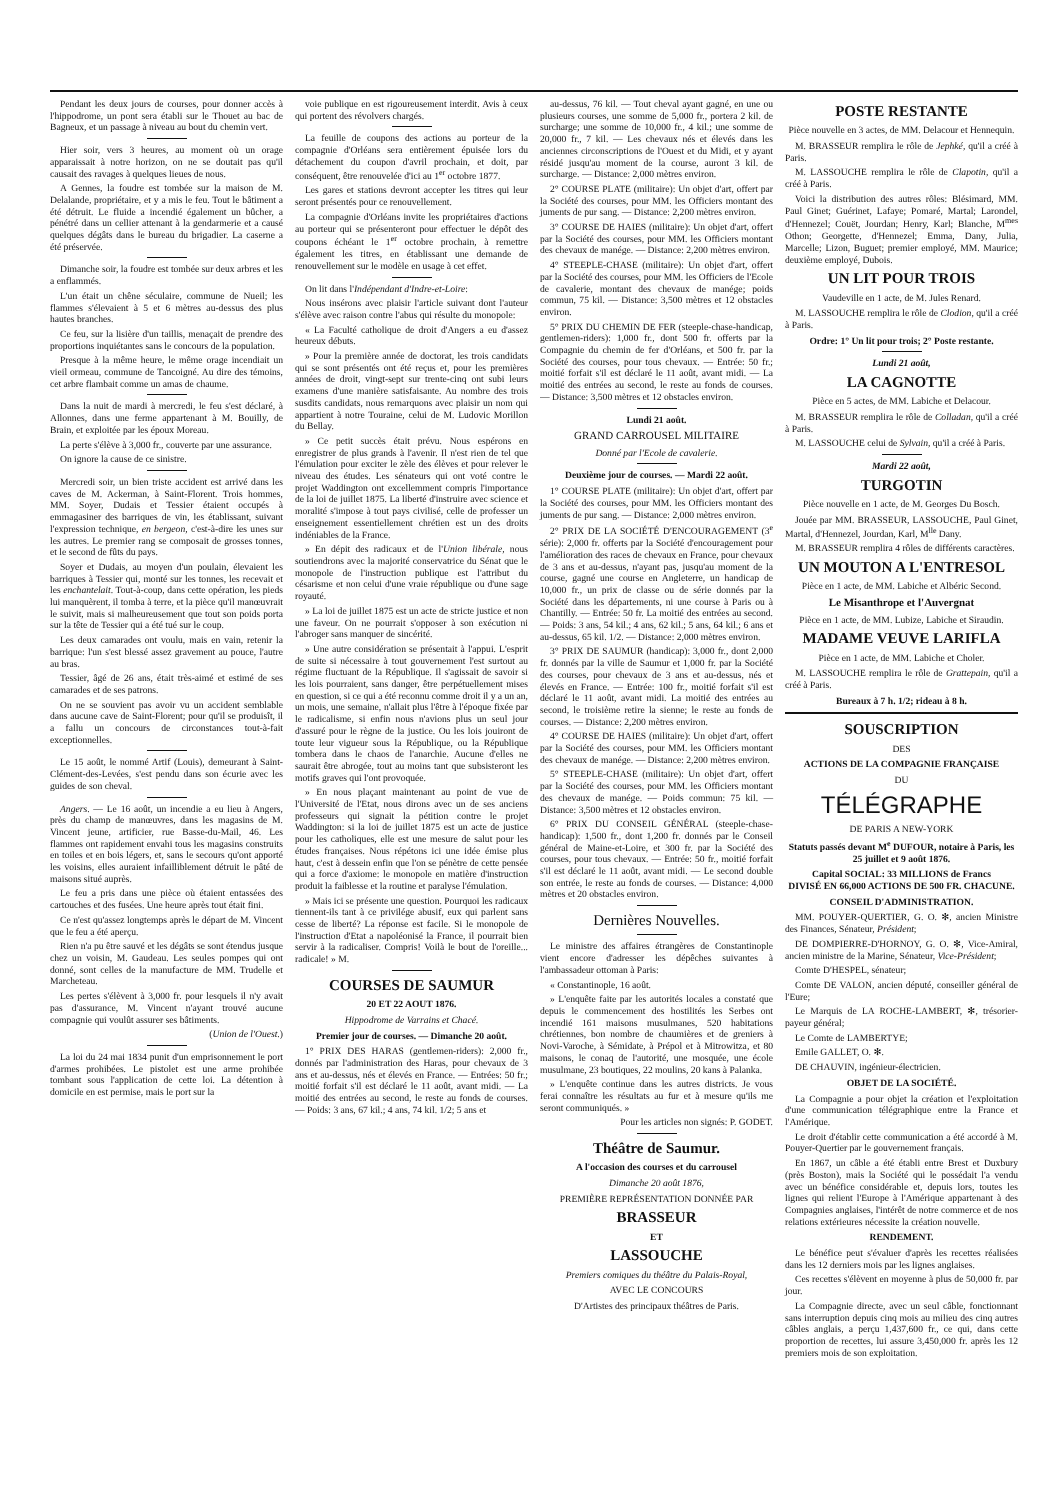Pendant les deux jours de courses, pour donner accès à l'hippodrome, un pont sera établi sur le Thouet au bac de Bagneux, et un passage à niveau au bout du chemin vert.
Hier soir, vers 3 heures, au moment où un orage apparaissait à notre horizon, on ne se doutait pas qu'il causait des ravages à quelques lieues de nous.
A Gennes, la foudre est tombée sur la maison de M. Delalande, propriétaire, et y a mis le feu. Tout le bâtiment a été détruit. Le fluide a incendié également un bûcher, a pénétré dans un cellier attenant à la gendarmerie et a causé quelques dégâts dans le bureau du brigadier. La caserne a été préservée.
Dimanche soir, la foudre est tombée sur deux arbres et les a enflammés.
L'un était un chêne séculaire, commune de Nueil; les flammes s'élevaient à 5 et 6 mètres au-dessus des plus hautes branches.
Ce feu, sur la lisière d'un taillis, menaçait de prendre des proportions inquiétantes sans le concours de la population.
Presque à la même heure, le même orage incendiait un vieil ormeau, commune de Tancoigné. Au dire des témoins, cet arbre flambait comme un amas de chaume.
Dans la nuit de mardi à mercredi, le feu s'est déclaré, à Allonnes, dans une ferme appartenant à M. Bouilly, de Brain, et exploitée par les époux Moreau.
La perte s'élève à 3,000 fr., couverte par une assurance.
On ignore la cause de ce sinistre.
Mercredi soir, un bien triste accident est arrivé dans les caves de M. Ackerman, à Saint-Florent. Trois hommes, MM. Soyer, Dudais et Tessier étaient occupés à emmagasiner des barriques de vin, les établissant, suivant l'expression technique, en bergeon, c'est-à-dire les unes sur les autres. Le premier rang se composait de grosses tonnes, et le second de fûts du pays.
Soyer et Dudais, au moyen d'un poulain, élevaient les barriques à Tessier qui, monté sur les tonnes, les recevait et les enchantelait. Tout-à-coup, dans cette opération, les pieds lui manquèrent, il tomba à terre, et la pièce qu'il manœuvrait le suivit, mais si malheureusement que tout son poids porta sur la tête de Tessier qui a été tué sur le coup.
Les deux camarades ont voulu, mais en vain, retenir la barrique: l'un s'est blessé assez gravement au pouce, l'autre au bras.
Tessier, âgé de 26 ans, était très-aimé et estimé de ses camarades et de ses patrons.
On ne se souvient pas avoir vu un accident semblable dans aucune cave de Saint-Florent; pour qu'il se produisît, il a fallu un concours de circonstances tout-à-fait exceptionnelles.
Le 15 août, le nommé Artif (Louis), demeurant à Saint-Clément-des-Levées, s'est pendu dans son écurie avec les guides de son cheval.
Angers. — Le 16 août, un incendie a eu lieu à Angers, près du champ de manœuvres, dans les magasins de M. Vincent jeune, artificier, rue Basse-du-Mail, 46. Les flammes ont rapidement envahi tous les magasins construits en toiles et en bois légers, et, sans le secours qu'ont apporté les voisins, elles auraient infailliblement détruit le pâté de maisons situé auprès.
Le feu a pris dans une pièce où étaient entassées des cartouches et des fusées. Une heure après tout était fini.
Ce n'est qu'assez longtemps après le départ de M. Vincent que le feu a été aperçu.
Rien n'a pu être sauvé et les dégâts se sont étendus jusque chez un voisin, M. Gaudeau. Les seules pompes qui ont donné, sont celles de la manufacture de MM. Trudelle et Marcheteau.
Les pertes s'élèvent à 3,000 fr. pour lesquels il n'y avait pas d'assurance, M. Vincent n'ayant trouvé aucune compagnie qui voulût assurer ses bâtiments.
(Union de l'Ouest.)
La loi du 24 mai 1834 punit d'un emprisonnement le port d'armes prohibées. Le pistolet est une arme prohibée tombant sous l'application de cette loi. La détention à domicile en est permise, mais le port sur la
voie publique en est rigoureusement interdit. Avis à ceux qui portent des révolvers chargés.
La feuille de coupons des actions au porteur de la compagnie d'Orléans sera entièrement épuisée lors du détachement du coupon d'avril prochain, et doit, par conséquent, être renouvelée d'ici au 1<sup>er</sup> octobre 1877.
Les gares et stations devront accepter les titres qui leur seront présentés pour ce renouvellement.
La compagnie d'Orléans invite les propriétaires d'actions au porteur qui se présenteront pour effectuer le dépôt des coupons échéant le 1<sup>er</sup> octobre prochain, à remettre également les titres, en établissant une demande de renouvellement sur le modèle en usage à cet effet.
On lit dans l'Indépendant d'Indre-et-Loire:
Nous insérons avec plaisir l'article suivant dont l'auteur s'élève avec raison contre l'abus qui résulte du monopole:
« La Faculté catholique de droit d'Angers a eu d'assez heureux débuts.
» Pour la première année de doctorat, les trois candidats qui se sont présentés ont été reçus et, pour les premières années de droit, vingt-sept sur trente-cinq ont subi leurs examens d'une manière satisfaisante. Au nombre des trois susdits candidats, nous remarquons avec plaisir un nom qui appartient à notre Touraine, celui de M. Ludovic Morillon du Bellay.
» Ce petit succès était prévu. Nous espérons en enregistrer de plus grands à l'avenir. Il n'est rien de tel que l'émulation pour exciter le zèle des élèves et pour relever le niveau des études. Les sénateurs qui ont voté contre le projet Waddington ont excellemment compris l'importance de la loi de juillet 1875. La liberté d'instruire avec science et moralité s'impose à tout pays civilisé, celle de professer un enseignement essentiellement chrétien est un des droits indéniables de la France.
» En dépit des radicaux et de l'Union libérale, nous soutiendrons avec la majorité conservatrice du Sénat que le monopole de l'instruction publique est l'attribut du césarisme et non celui d'une vraie république ou d'une sage royauté.
» La loi de juillet 1875 est un acte de stricte justice et non une faveur. On ne pourrait s'opposer à son exécution ni l'abroger sans manquer de sincérité.
» Une autre considération se présentait à l'appui. L'esprit de suite si nécessaire à tout gouvernement l'est surtout au régime fluctuant de la République. Il s'agissait de savoir si les lois pourraient, sans danger, être perpétuellement mises en question, si ce qui a été reconnu comme droit il y a un an, un mois, une semaine, n'allait plus l'être à l'époque fixée par le radicalisme, si enfin nous n'avions plus un seul jour d'assuré pour le règne de la justice. Ou les lois jouiront de toute leur vigueur sous la République, ou la République tombera dans le chaos de l'anarchie. Aucune d'elles ne saurait être abrogée, tout au moins tant que subsisteront les motifs graves qui l'ont provoquée.
» En nous plaçant maintenant au point de vue de l'Université de l'Etat, nous dirons avec un de ses anciens professeurs qui signait la pétition contre le projet Waddington: si la loi de juillet 1875 est un acte de justice pour les catholiques, elle est une mesure de salut pour les études françaises. Nous répétons ici une idée émise plus haut, c'est à dessein enfin que l'on se pénètre de cette pensée qui a force d'axiome: le monopole en matière d'instruction produit la faiblesse et la routine et paralyse l'émulation.
» Mais ici se présente une question. Pourquoi les radicaux tiennent-ils tant à ce privilége abusif, eux qui parlent sans cesse de liberté? La réponse est facile. Si le monopole de l'instruction d'Etat a napoléonisé la France, il pourrait bien servir à la radicaliser. Compris! Voilà le bout de l'oreille... radicale! » M.
COURSES DE SAUMUR
20 ET 22 AOUT 1876.
Hippodrome de Varrains et Chacé.
Premier jour de courses. — Dimanche 20 août.
1° PRIX DES HARAS (gentlemen-riders): 2,000 fr., donnés par l'administration des Haras, pour chevaux de 3 ans et au-dessus, nés et élevés en France. — Entrées: 50 fr.; moitié forfait s'il est déclaré le 11 août, avant midi. — La moitié des entrées au second, le reste au fonds de courses. — Poids: 3 ans, 67 kil.; 4 ans, 74 kil. 1/2; 5 ans et
au-dessus, 76 kil. — Tout cheval ayant gagné, en une ou plusieurs courses, une somme de 5,000 fr., portera 2 kil. de surcharge; une somme de 10,000 fr., 4 kil.; une somme de 20,000 fr., 7 kil. — Les chevaux nés et élevés dans les anciennes circonscriptions de l'Ouest et du Midi, et y ayant résidé jusqu'au moment de la course, auront 3 kil. de surcharge. — Distance: 2,000 mètres environ.
2° COURSE PLATE (militaire): Un objet d'art, offert par la Société des courses, pour MM. les Officiers montant des juments de pur sang. — Distance: 2,200 mètres environ.
3° COURSE DE HAIES (militaire): Un objet d'art, offert par la Société des courses, pour MM. les Officiers montant des chevaux de manége. — Distance: 2,200 mètres environ.
4° STEEPLE-CHASE (militaire): Un objet d'art, offert par la Société des courses, pour MM. les Officiers de l'Ecole de cavalerie, montant des chevaux de manége; poids commun, 75 kil. — Distance: 3,500 mètres et 12 obstacles environ.
5° PRIX DU CHEMIN DE FER (steeple-chase-handicap, gentlemen-riders): 1,000 fr., dont 500 fr. offerts par la Compagnie du chemin de fer d'Orléans, et 500 fr. par la Société des courses, pour tous chevaux. — Entrée: 50 fr.; moitié forfait s'il est déclaré le 11 août, avant midi. — La moitié des entrées au second, le reste au fonds de courses. — Distance: 3,500 mètres et 12 obstacles environ.
Lundi 21 août.
GRAND CARROUSEL MILITAIRE
Donné par l'Ecole de cavalerie.
Deuxième jour de courses. — Mardi 22 août.
1° COURSE PLATE (militaire): Un objet d'art, offert par la Société des courses, pour MM. les Officiers montant des juments de pur sang. — Distance: 2,000 mètres environ.
2° PRIX DE LA SOCIÉTÉ D'ENCOURAGEMENT (3<sup>e</sup> série): 2,000 fr. offerts par la Société d'encouragement pour l'amélioration des races de chevaux en France, pour chevaux de 3 ans et au-dessus, n'ayant pas, jusqu'au moment de la course, gagné une course en Angleterre, un handicap de 10,000 fr., un prix de classe ou de série donnés par la Société dans les départements, ni une course à Paris ou à Chantilly. — Entrée: 50 fr. La moitié des entrées au second. — Poids: 3 ans, 54 kil.; 4 ans, 62 kil.; 5 ans, 64 kil.; 6 ans et au-dessus, 65 kil. 1/2. — Distance: 2,000 mètres environ.
3° PRIX DE SAUMUR (handicap): 3,000 fr., dont 2,000 fr. donnés par la ville de Saumur et 1,000 fr. par la Société des courses, pour chevaux de 3 ans et au-dessus, nés et élevés en France. — Entrée: 100 fr., moitié forfait s'il est déclaré le 11 août, avant midi. La moitié des entrées au second, le troisième retire la sienne; le reste au fonds de courses. — Distance: 2,200 mètres environ.
4° COURSE DE HAIES (militaire): Un objet d'art, offert par la Société des courses, pour MM. les Officiers montant des chevaux de manége. — Distance: 2,200 mètres environ.
5° STEEPLE-CHASE (militaire): Un objet d'art, offert par la Société des courses, pour MM. les Officiers montant des chevaux de manége. — Poids commun: 75 kil. — Distance: 3,500 mètres et 12 obstacles environ.
6° PRIX DU CONSEIL GÉNÉRAL (steeple-chase-handicap): 1,500 fr., dont 1,200 fr. donnés par le Conseil général de Maine-et-Loire, et 300 fr. par la Société des courses, pour tous chevaux. — Entrée: 50 fr., moitié forfait s'il est déclaré le 11 août, avant midi. — Le second double son entrée, le reste au fonds de courses. — Distance: 4,000 mètres et 20 obstacles environ.
Dernières Nouvelles.
Le ministre des affaires étrangères de Constantinople vient encore d'adresser les dépêches suivantes à l'ambassadeur ottoman à Paris:
« Constantinople, 16 août.
» L'enquête faite par les autorités locales a constaté que depuis le commencement des hostilités les Serbes ont incendié 161 maisons musulmanes, 520 habitations chrétiennes, bon nombre de chaumières et de greniers à Novi-Varoche, à Sémidate, à Prépol et à Mitrowitza, et 80 maisons, le conaq de l'autorité, une mosquée, une école musulmane, 23 boutiques, 22 moulins, 20 kans à Palanka.
» L'enquête continue dans les autres districts. Je vous ferai connaître les résultats au fur et à mesure qu'ils me seront communiqués. »
Pour les articles non signés: P. GODET.
Théâtre de Saumur.
A l'occasion des courses et du carrousel
Dimanche 20 août 1876,
PREMIÈRE REPRÉSENTATION DONNÉE PAR
BRASSEUR
ET
LASSOUCHE
Premiers comiques du théâtre du Palais-Royal,
AVEC LE CONCOURS
D'Artistes des principaux théâtres de Paris.
POSTE RESTANTE
Pièce nouvelle en 3 actes, de MM. Delacour et Hennequin.
M. BRASSEUR remplira le rôle de Jephké, qu'il a créé à Paris.
M. LASSOUCHE remplira le rôle de Clapotin, qu'il a créé à Paris.
Voici la distribution des autres rôles: Blésimard, MM. Paul Ginet; Guérinet, Lafaye; Pomaré, Martal; Larondel, d'Hennezel; Couët, Jourdan; Henry, Karl; Blanche, M<sup>mes</sup> Othon; Georgette, d'Hennezel; Emma, Dany, Julia, Marcelle; Lizon, Buguet; premier employé, MM. Maurice; deuxième employé, Dubois.
UN LIT POUR TROIS
Vaudeville en 1 acte, de M. Jules Renard.
M. LASSOUCHE remplira le rôle de Clodion, qu'il a créé à Paris.
Ordre: 1° Un lit pour trois; 2° Poste restante.
Lundi 21 août,
LA CAGNOTTE
Pièce en 5 actes, de MM. Labiche et Delacour.
M. BRASSEUR remplira le rôle de Colladan, qu'il a créé à Paris.
M. LASSOUCHE celui de Sylvain, qu'il a créé à Paris.
Mardi 22 août,
TURGOTIN
Pièce nouvelle en 1 acte, de M. Georges Du Bosch.
Jouée par MM. BRASSEUR, LASSOUCHE, Paul Ginet, Martal, d'Hennezel, Jourdan, Karl, M<sup>lle</sup> Dany.
M. BRASSEUR remplira 4 rôles de différents caractères.
UN MOUTON A L'ENTRESOL
Pièce en 1 acte, de MM. Labiche et Albéric Second.
Le Misanthrope et l'Auvergnat
Pièce en 1 acte, de MM. Lubize, Labiche et Siraudin.
MADAME VEUVE LARIFLA
Pièce en 1 acte, de MM. Labiche et Choler.
M. LASSOUCHE remplira le rôle de Grattepain, qu'il a créé à Paris.
Bureaux à 7 h. 1/2; rideau à 8 h.
SOUSCRIPTION
DES
ACTIONS DE LA COMPAGNIE FRANÇAISE
DU
TÉLÉGRAPHE
DE PARIS A NEW-YORK
Statuts passés devant M<sup>e</sup> DUFOUR, notaire à Paris, les 25 juillet et 9 août 1876.
Capital SOCIAL: 33 MILLIONS de Francs
DIVISÉ EN 66,000 ACTIONS DE 500 FR. CHACUNE.
CONSEIL D'ADMINISTRATION.
MM. POUYER-QUERTIER, G. O. ✻, ancien Ministre des Finances, Sénateur, Président;
DE DOMPIERRE-D'HORNOY, G. O. ✻, Vice-Amiral, ancien ministre de la Marine, Sénateur, Vice-Président;
Comte D'HESPEL, sénateur;
Comte DE VALON, ancien député, conseiller général de l'Eure;
Le Marquis de LA ROCHE-LAMBERT, ✻, trésorier-payeur général;
Le Comte de LAMBERTYE;
Emile GALLET, O. ✻.
DE CHAUVIN, ingénieur-électricien.
OBJET DE LA SOCIÉTÉ.
La Compagnie a pour objet la création et l'exploitation d'une communication télégraphique entre la France et l'Amérique.
Le droit d'établir cette communication a été accordé à M. Pouyer-Quertier par le gouvernement français.
En 1867, un câble a été établi entre Brest et Duxbury (près Boston), mais la Société qui le possédait l'a vendu avec un bénéfice considérable et, depuis lors, toutes les lignes qui relient l'Europe à l'Amérique appartenant à des Compagnies anglaises, l'intérêt de notre commerce et de nos relations extérieures nécessite la création nouvelle.
RENDEMENT.
Le bénéfice peut s'évaluer d'après les recettes réalisées dans les 12 derniers mois par les lignes anglaises.
Ces recettes s'élèvent en moyenne à plus de 50,000 fr. par jour.
La Compagnie directe, avec un seul câble, fonctionnant sans interruption depuis cinq mois au milieu des cinq autres câbles anglais, a perçu 1,437,600 fr., ce qui, dans cette proportion de recettes, lui assure 3,450,000 fr. après les 12 premiers mois de son exploitation.